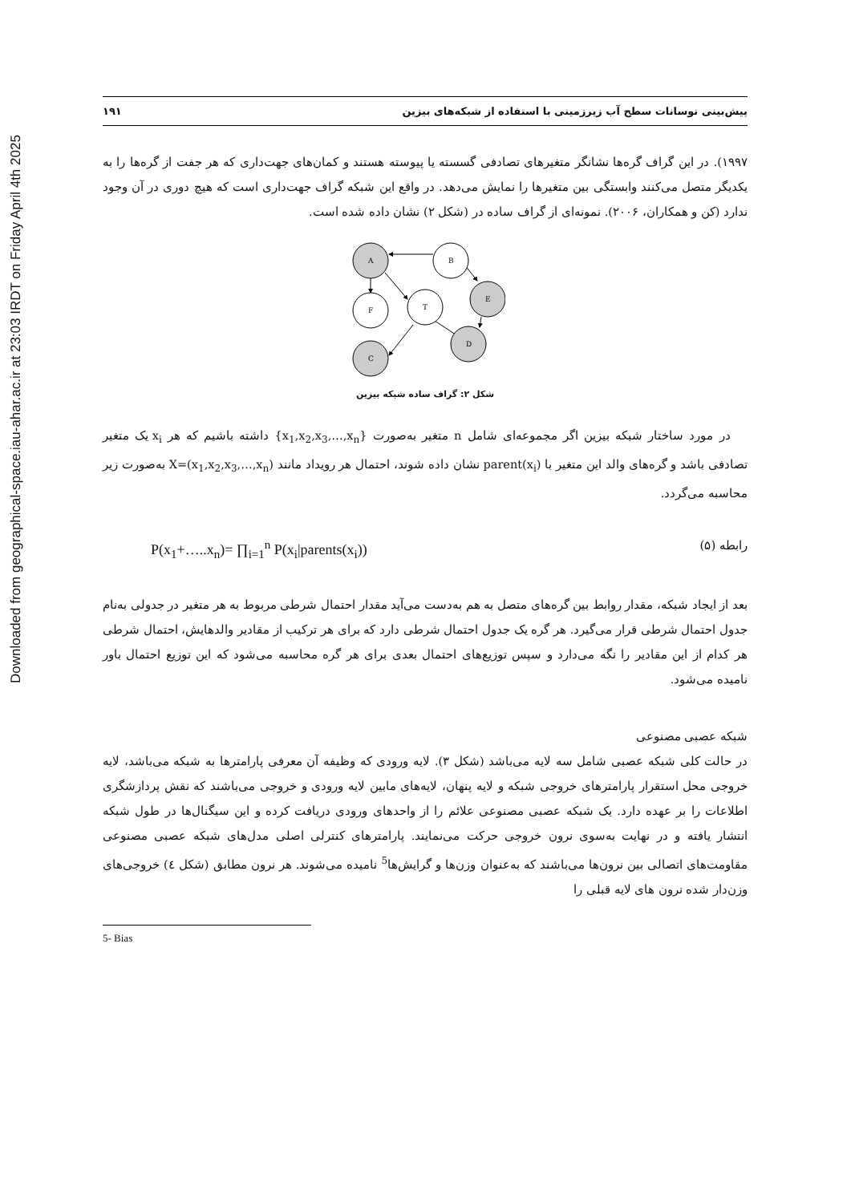Downloaded from geographical-space.iau-ahar.ac.ir at 23:03 IRDT on Friday April 4th 2025
پیش‌بینی نوسانات سطح آب زیرزمینی با استفاده از شبکه‌های بیزین ۱۹۱
۱۹۹۷). در این گراف گره‌ها نشانگر متغیرهای تصادفی گسسته یا پیوسته هستند و کمان‌های جهت‌داری که هر جفت از گره‌ها را به یکدیگر متصل می‌کنند وابستگی بین متغیرها را نمایش می‌دهد. در واقع این شبکه گراف جهت‌داری است که هیچ دوری در آن وجود ندارد (کن و همکاران، ۲۰۰۶). نمونه‌ای از گراف ساده در (شکل ۲) نشان داده شده است.
A
B
E
F
T
C
D
شکل ۲: گراف ساده شبکه بیزین
در مورد ساختار شبکه بیزین اگر مجموعه‌ای شامل n متغیر به‌صورت {x<sub>1</sub>,x<sub>2</sub>,x<sub>3</sub>,…,x<sub>n</sub>} داشته باشیم که هر x<sub>i</sub> یک متغیر تصادفی باشد و گره‌های والد این متغیر با parent(x<sub>i</sub>) نشان داده شوند، احتمال هر رویداد مانند X=(x<sub>1</sub>,x<sub>2</sub>,x<sub>3</sub>,…,x<sub>n</sub>) به‌صورت زیر محاسبه می‌گردد.
رابطه (۵) P(x<sub>1</sub>+…..x<sub>n</sub>)= ∏<sub>i=1</sub><sup>n</sup> P(x<sub>i</sub>|parents(x<sub>i</sub>))
بعد از ایجاد شبکه، مقدار روابط بین گره‌های متصل به هم به‌دست می‌آید مقدار احتمال شرطی مربوط به هر متغیر در جدولی به‌نام جدول احتمال شرطی قرار می‌گیرد. هر گره یک جدول احتمال شرطی دارد که برای هر ترکیب از مقادیر والدهایش، احتمال شرطی هر کدام از این مقادیر را نگه می‌دارد و سپس توزیع‌های احتمال بعدی برای هر گره محاسبه می‌شود که این توزیع احتمال باور نامیده می‌شود.
شبکه عصبی مصنوعی
در حالت کلی شبکه عصبی شامل سه لایه می‌باشد (شکل ۳). لایه ورودی که وظیفه آن معرفی پارامترها به شبکه می‌باشد، لایه خروجی محل استقرار پارامترهای خروجی شبکه و لایه پنهان، لایه‌های مابین لایه ورودی و خروجی می‌باشند که نقش پردازشگری اطلاعات را بر عهده دارد. یک شبکه عصبی مصنوعی علائم را از واحدهای ورودی دریافت کرده و این سیگنال‌ها در طول شبکه انتشار یافته و در نهایت به‌سوی نرون خروجی حرکت می‌نمایند. پارامترهای کنترلی اصلی مدل‌های شبکه عصبی مصنوعی مقاومت‌های اتصالی بین نرون‌ها می‌باشند که به‌عنوان وزن‌ها و گرایش‌ها<sup>5</sup> نامیده می‌شوند. هر نرون مطابق (شکل ٤) خروجی‌های وزن‌دار شده نرون های لایه قبلی را
5- Bias